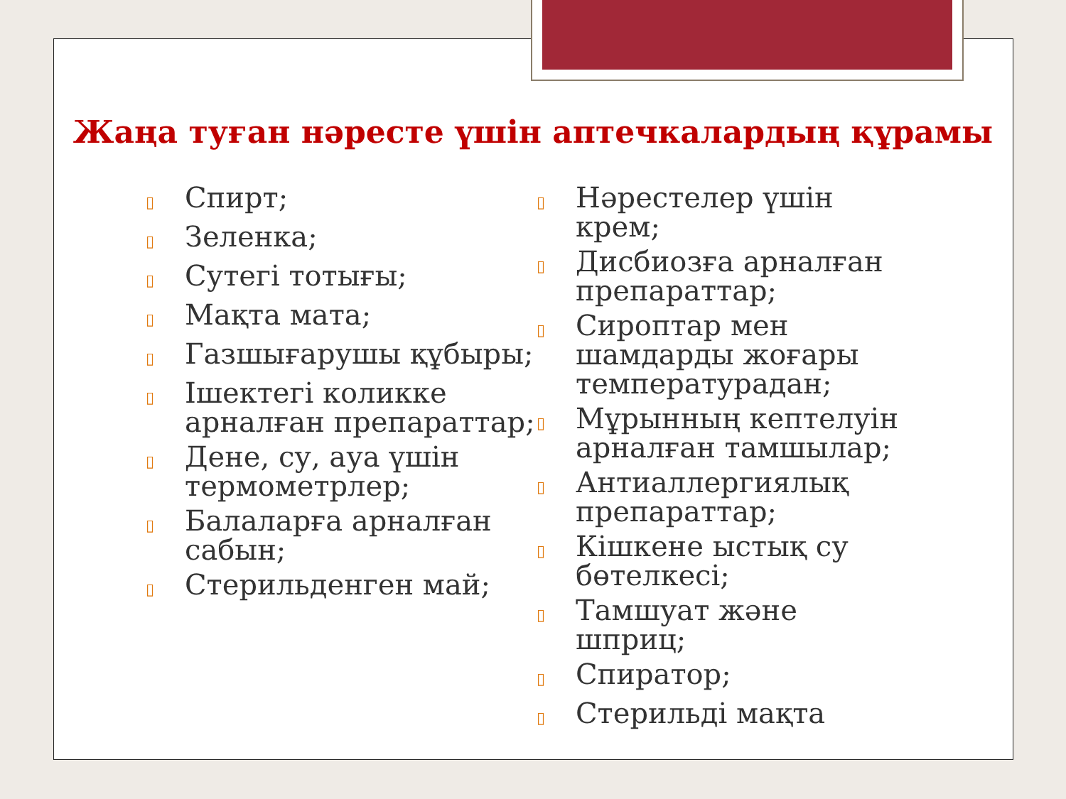Жаңа туған нәресте үшін аптечкалардың құрамы
▯ Спирт;
▯ Зеленка;
▯ Сутегі тотығы;
▯ Мақта мата;
▯ Газшығарушы құбыры;
▯ Ішектегі коликке арналған препараттар;
▯ Дене, су, ауа үшін термометрлер;
▯ Балаларға арналған сабын;
▯ Стерильденген май;
▯ Нәрестелер үшін крем;
▯ Дисбиозға арналған препараттар;
▯ Сироптар мен шамдарды жоғары температурадан;
▯ Мұрынның кептелуін арналған тамшылар;
▯ Антиаллергиялық препараттар;
▯ Кішкене ыстық су бөтелкесі;
▯ Тамшуат және шприц;
▯ Спиратор;
▯ Стерильді мақта